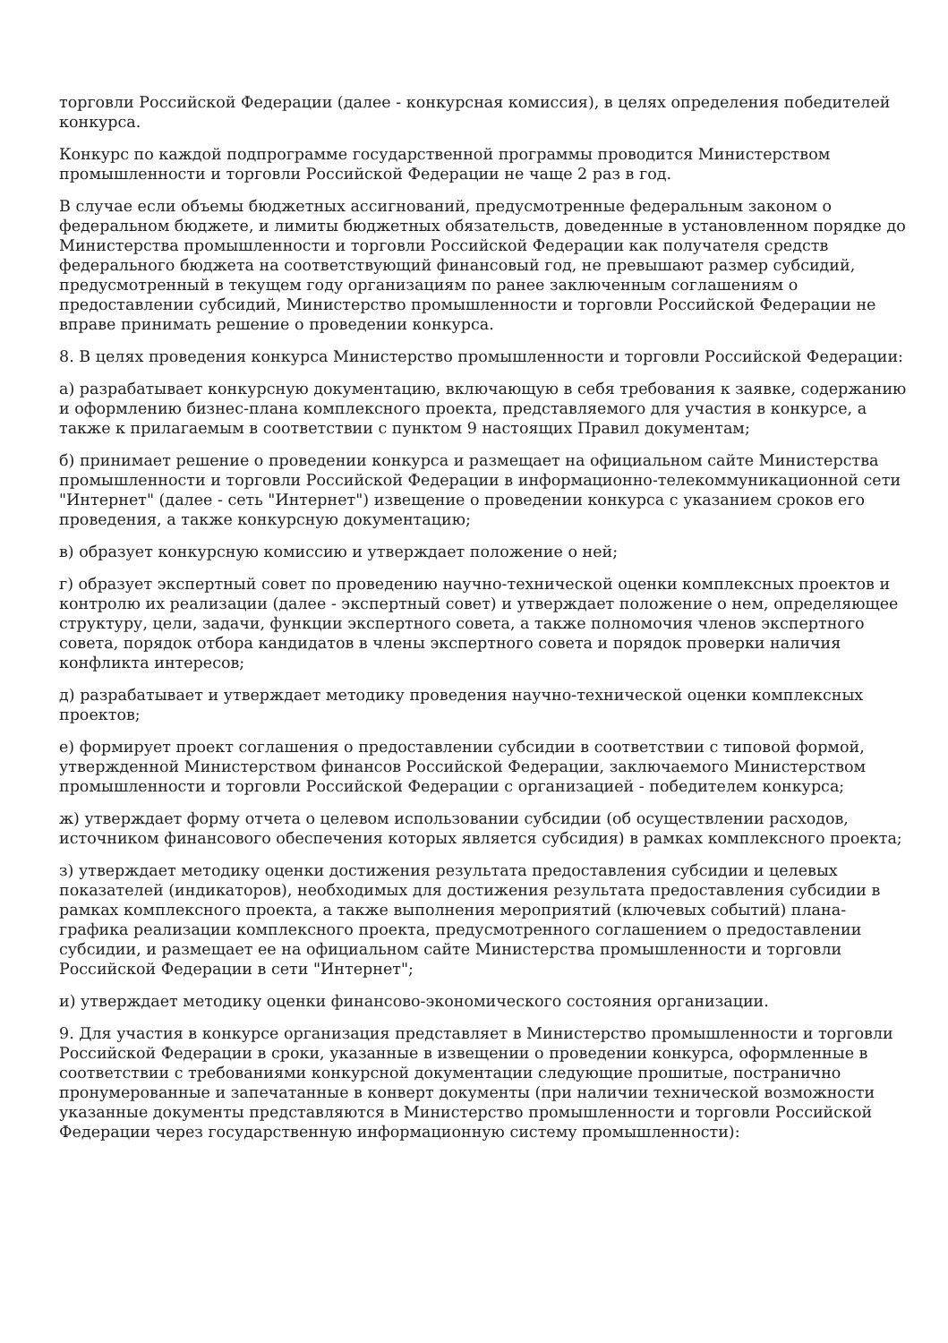торговли Российской Федерации (далее - конкурсная комиссия), в целях определения победителей конкурса.
Конкурс по каждой подпрограмме государственной программы проводится Министерством промышленности и торговли Российской Федерации не чаще 2 раз в год.
В случае если объемы бюджетных ассигнований, предусмотренные федеральным законом о федеральном бюджете, и лимиты бюджетных обязательств, доведенные в установленном порядке до Министерства промышленности и торговли Российской Федерации как получателя средств федерального бюджета на соответствующий финансовый год, не превышают размер субсидий, предусмотренный в текущем году организациям по ранее заключенным соглашениям о предоставлении субсидий, Министерство промышленности и торговли Российской Федерации не вправе принимать решение о проведении конкурса.
8. В целях проведения конкурса Министерство промышленности и торговли Российской Федерации:
а) разрабатывает конкурсную документацию, включающую в себя требования к заявке, содержанию и оформлению бизнес-плана комплексного проекта, представляемого для участия в конкурсе, а также к прилагаемым в соответствии с пунктом 9 настоящих Правил документам;
б) принимает решение о проведении конкурса и размещает на официальном сайте Министерства промышленности и торговли Российской Федерации в информационно-телекоммуникационной сети "Интернет" (далее - сеть "Интернет") извещение о проведении конкурса с указанием сроков его проведения, а также конкурсную документацию;
в) образует конкурсную комиссию и утверждает положение о ней;
г) образует экспертный совет по проведению научно-технической оценки комплексных проектов и контролю их реализации (далее - экспертный совет) и утверждает положение о нем, определяющее структуру, цели, задачи, функции экспертного совета, а также полномочия членов экспертного совета, порядок отбора кандидатов в члены экспертного совета и порядок проверки наличия конфликта интересов;
д) разрабатывает и утверждает методику проведения научно-технической оценки комплексных проектов;
е) формирует проект соглашения о предоставлении субсидии в соответствии с типовой формой, утвержденной Министерством финансов Российской Федерации, заключаемого Министерством промышленности и торговли Российской Федерации с организацией - победителем конкурса;
ж) утверждает форму отчета о целевом использовании субсидии (об осуществлении расходов, источником финансового обеспечения которых является субсидия) в рамках комплексного проекта;
з) утверждает методику оценки достижения результата предоставления субсидии и целевых показателей (индикаторов), необходимых для достижения результата предоставления субсидии в рамках комплексного проекта, а также выполнения мероприятий (ключевых событий) плана-графика реализации комплексного проекта, предусмотренного соглашением о предоставлении субсидии, и размещает ее на официальном сайте Министерства промышленности и торговли Российской Федерации в сети "Интернет";
и) утверждает методику оценки финансово-экономического состояния организации.
9. Для участия в конкурсе организация представляет в Министерство промышленности и торговли Российской Федерации в сроки, указанные в извещении о проведении конкурса, оформленные в соответствии с требованиями конкурсной документации следующие прошитые, постранично пронумерованные и запечатанные в конверт документы (при наличии технической возможности указанные документы представляются в Министерство промышленности и торговли Российской Федерации через государственную информационную систему промышленности):